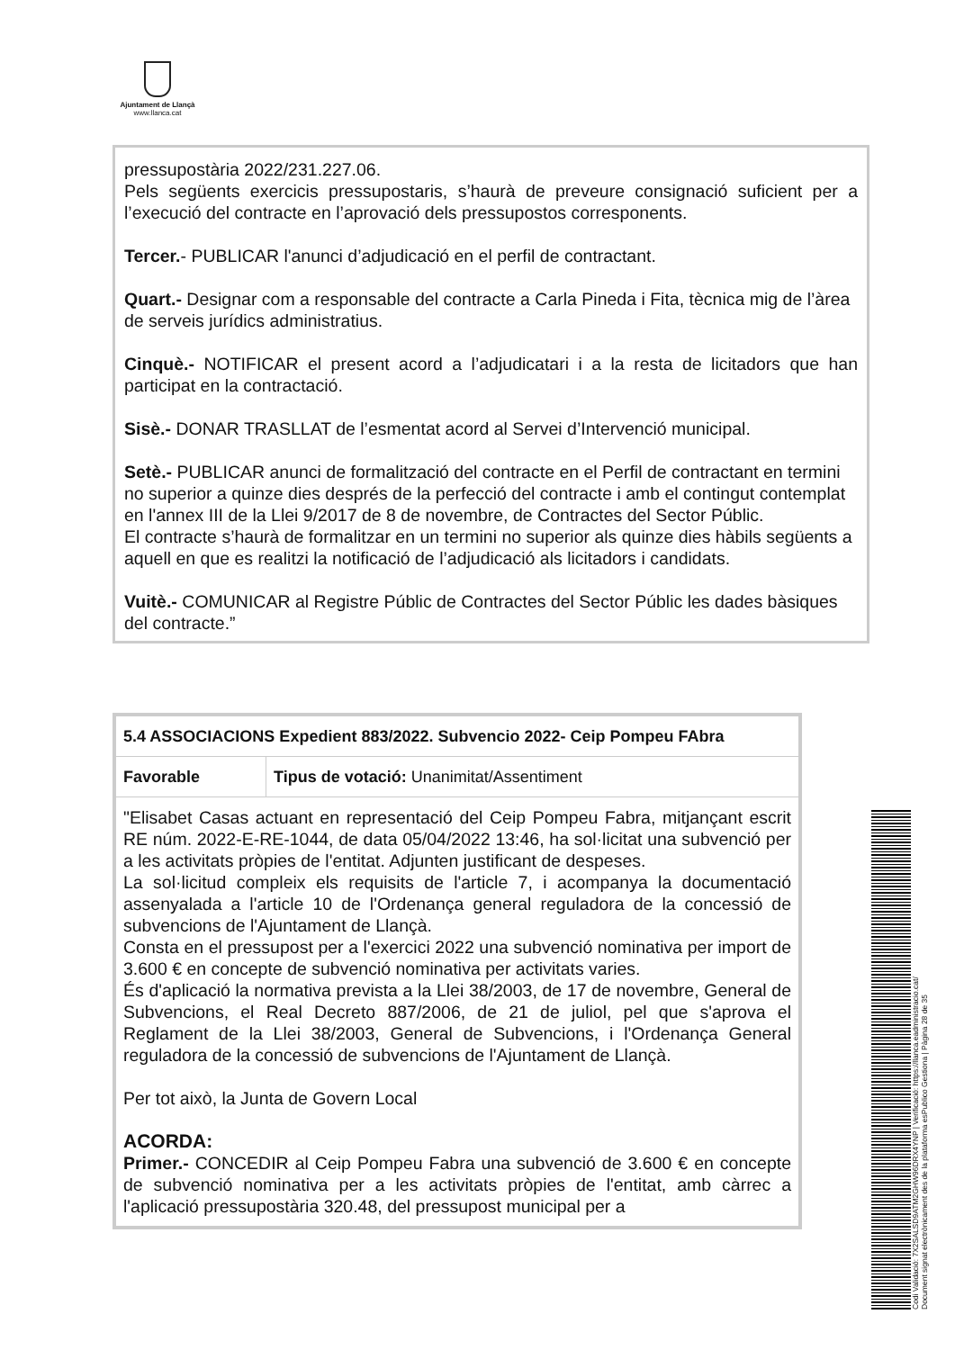Ajuntament de Llançà
www.llanca.cat
pressupostària 2022/231.227.06.
Pels següents exercicis pressupostaris, s’haurà de preveure consignació suficient per a l’execució del contracte en l’aprovació dels pressupostos corresponents.
Tercer.- PUBLICAR l'anunci d’adjudicació en el perfil de contractant.
Quart.- Designar com a responsable del contracte a Carla Pineda i Fita, tècnica mig de l’àrea de serveis jurídics administratius.
Cinquè.- NOTIFICAR el present acord a l’adjudicatari i a la resta de licitadors que han participat en la contractació.
Sisè.- DONAR TRASLLAT de l’esmentat acord al Servei d’Intervenció municipal.
Setè.- PUBLICAR anunci de formalització del contracte en el Perfil de contractant en termini no superior a quinze dies després de la perfecció del contracte i amb el contingut contemplat en l'annex III de la Llei 9/2017 de 8 de novembre, de Contractes del Sector Públic.
El contracte s’haurà de formalitzar en un termini no superior als quinze dies hàbils següents a aquell en que es realitzi la notificació de l’adjudicació als licitadors i candidats.
Vuitè.- COMUNICAR al Registre Públic de Contractes del Sector Públic les dades bàsiques del contracte.”
| 5.4 ASSOCIACIONS Expedient 883/2022. Subvencio 2022- Ceip Pompeu FAbra | |
| Favorable | Tipus de votació: Unanimitat/Assentiment |
| "Elisabet Casas actuant en representació del Ceip Pompeu Fabra, mitjançant escrit RE núm. 2022-E-RE-1044, de data 05/04/2022 13:46, ha sol·licitat una subvenció per a les activitats pròpies de l'entitat. Adjunten justificant de despeses. La sol·licitud compleix els requisits de l'article 7, i acompanya la documentació assenyalada a l'article 10 de l'Ordenança general reguladora de la concessió de subvencions de l'Ajuntament de Llançà. Consta en el pressupost per a l'exercici 2022 una subvenció nominativa per import de 3.600 € en concepte de subvenció nominativa per activitats varies. És d'aplicació la normativa prevista a la Llei 38/2003, de 17 de novembre, General de Subvencions, el Real Decreto 887/2006, de 21 de juliol, pel que s'aprova el Reglament de la Llei 38/2003, General de Subvencions, i l'Ordenança General reguladora de la concessió de subvencions de l'Ajuntament de Llançà. Per tot això, la Junta de Govern Local ACORDA: Primer.- CONCEDIR al Ceip Pompeu Fabra una subvenció de 3.600 € en concepte de subvenció nominativa per a les activitats pròpies de l'entitat, amb càrrec a l'aplicació pressupostària 320.48, del pressupost municipal per a | |
Codi Validació: 7X2SALSD9ATM2GHW96DRX4YNP | Verificació: https://llanca.eadministracio.cat/
Document signat electrònicament des de la plataforma esPublico Gestiona | Pàgina 28 de 35